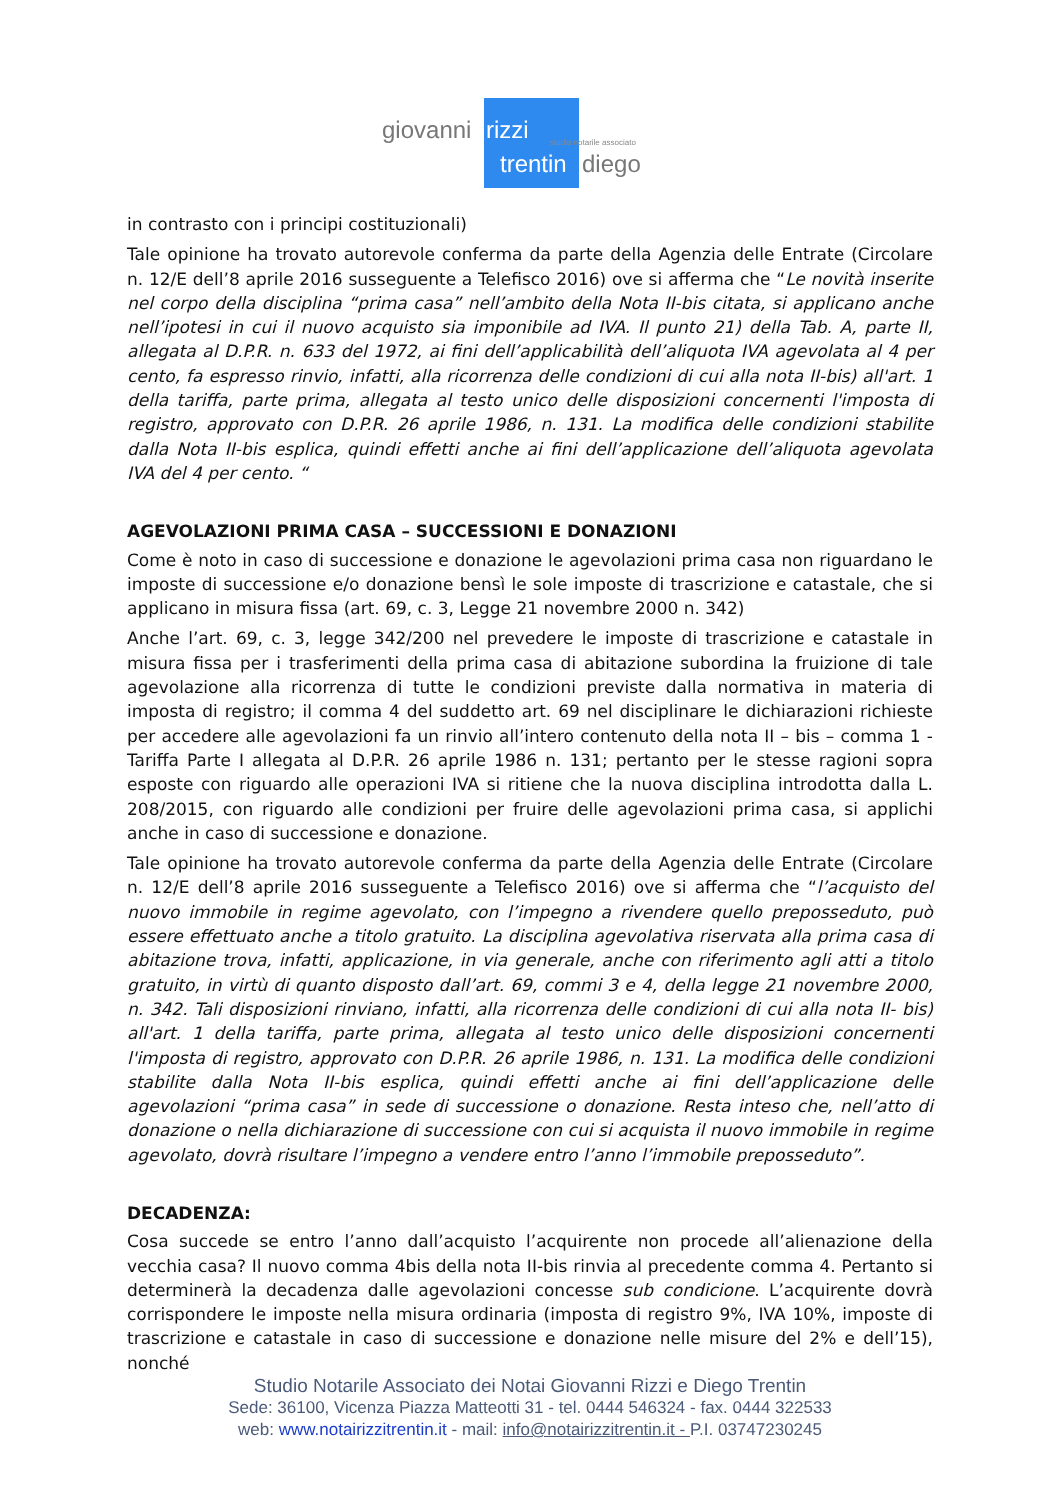giovanni rizzi studio notarile associato
trentin diego
in contrasto con i principi costituzionali)
Tale opinione ha trovato autorevole conferma da parte della Agenzia delle Entrate (Circolare n. 12/E dell’8 aprile 2016 susseguente a Telefisco 2016) ove si afferma che “Le novità inserite nel corpo della disciplina “prima casa” nell’ambito della Nota II-bis citata, si applicano anche nell’ipotesi in cui il nuovo acquisto sia imponibile ad IVA. Il punto 21) della Tab. A, parte II, allegata al D.P.R. n. 633 del 1972, ai fini dell’applicabilità dell’aliquota IVA agevolata al 4 per cento, fa espresso rinvio, infatti, alla ricorrenza delle condizioni di cui alla nota II-bis) all'art. 1 della tariffa, parte prima, allegata al testo unico delle disposizioni concernenti l'imposta di registro, approvato con D.P.R. 26 aprile 1986, n. 131. La modifica delle condizioni stabilite dalla Nota II-bis esplica, quindi effetti anche ai fini dell’applicazione dell’aliquota agevolata IVA del 4 per cento. “
AGEVOLAZIONI PRIMA CASA – SUCCESSIONI E DONAZIONI
Come è noto in caso di successione e donazione le agevolazioni prima casa non riguardano le imposte di successione e/o donazione bensì le sole imposte di trascrizione e catastale, che si applicano in misura fissa (art. 69, c. 3, Legge 21 novembre 2000 n. 342)
Anche l’art. 69, c. 3, legge 342/200 nel prevedere le imposte di trascrizione e catastale in misura fissa per i trasferimenti della prima casa di abitazione subordina la fruizione di tale agevolazione alla ricorrenza di tutte le condizioni previste dalla normativa in materia di imposta di registro; il comma 4 del suddetto art. 69 nel disciplinare le dichiarazioni richieste per accedere alle agevolazioni fa un rinvio all’intero contenuto della nota II – bis – comma 1 - Tariffa Parte I allegata al D.P.R. 26 aprile 1986 n. 131; pertanto per le stesse ragioni sopra esposte con riguardo alle operazioni IVA si ritiene che la nuova disciplina introdotta dalla L. 208/2015, con riguardo alle condizioni per fruire delle agevolazioni prima casa, si applichi anche in caso di successione e donazione.
Tale opinione ha trovato autorevole conferma da parte della Agenzia delle Entrate (Circolare n. 12/E dell’8 aprile 2016 susseguente a Telefisco 2016) ove si afferma che “l’acquisto del nuovo immobile in regime agevolato, con l’impegno a rivendere quello preposseduto, può essere effettuato anche a titolo gratuito. La disciplina agevolativa riservata alla prima casa di abitazione trova, infatti, applicazione, in via generale, anche con riferimento agli atti a titolo gratuito, in virtù di quanto disposto dall’art. 69, commi 3 e 4, della legge 21 novembre 2000, n. 342. Tali disposizioni rinviano, infatti, alla ricorrenza delle condizioni di cui alla nota II- bis) all'art. 1 della tariffa, parte prima, allegata al testo unico delle disposizioni concernenti l'imposta di registro, approvato con D.P.R. 26 aprile 1986, n. 131. La modifica delle condizioni stabilite dalla Nota II-bis esplica, quindi effetti anche ai fini dell’applicazione delle agevolazioni “prima casa” in sede di successione o donazione. Resta inteso che, nell’atto di donazione o nella dichiarazione di successione con cui si acquista il nuovo immobile in regime agevolato, dovrà risultare l’impegno a vendere entro l’anno l’immobile preposseduto”.
DECADENZA:
Cosa succede se entro l’anno dall’acquisto l’acquirente non procede all’alienazione della vecchia casa? Il nuovo comma 4bis della nota II-bis rinvia al precedente comma 4. Pertanto si determinerà la decadenza dalle agevolazioni concesse sub condicione. L’acquirente dovrà corrispondere le imposte nella misura ordinaria (imposta di registro 9%, IVA 10%, imposte di trascrizione e catastale in caso di successione e donazione nelle misure del 2% e dell’15), nonché
Studio Notarile Associato dei Notai Giovanni Rizzi e Diego Trentin
Sede: 36100, Vicenza Piazza Matteotti 31 - tel. 0444 546324 - fax. 0444 322533
web: www.notairizzitrentin.it - mail: info@notairizzitrentin.it - P.I. 03747230245